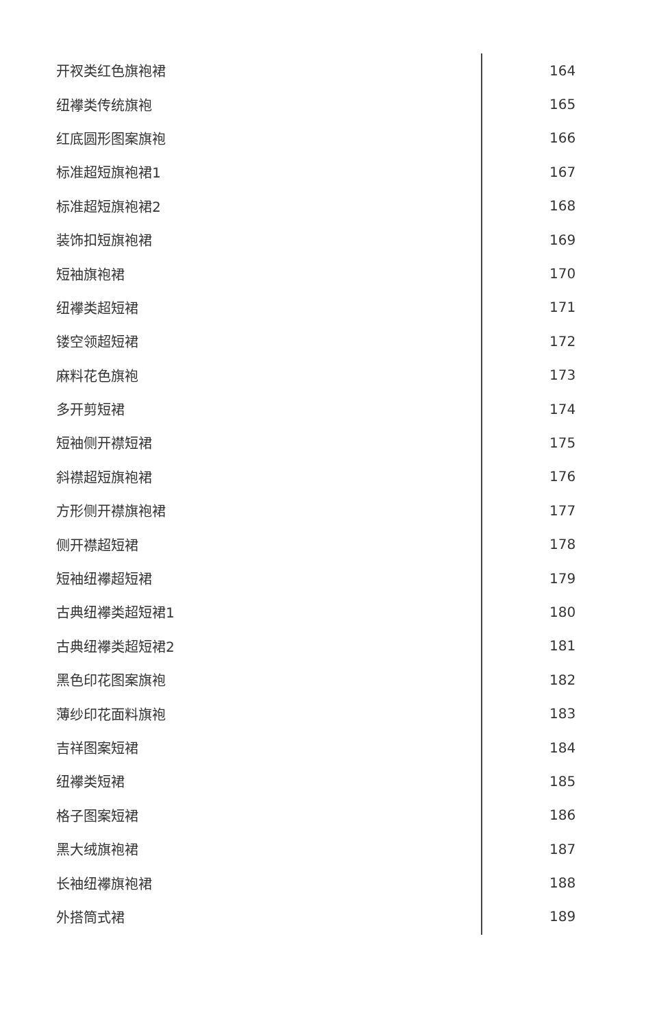开衩类红色旗袍裙 164
纽襻类传统旗袍 165
红底圆形图案旗袍 166
标准超短旗袍裙1 167
标准超短旗袍裙2 168
装饰扣短旗袍裙 169
短袖旗袍裙 170
纽襻类超短裙 171
镂空领超短裙 172
麻料花色旗袍 173
多开剪短裙 174
短袖侧开襟短裙 175
斜襟超短旗袍裙 176
方形侧开襟旗袍裙 177
侧开襟超短裙 178
短袖纽襻超短裙 179
古典纽襻类超短裙1 180
古典纽襻类超短裙2 181
黑色印花图案旗袍 182
薄纱印花面料旗袍 183
吉祥图案短裙 184
纽襻类短裙 185
格子图案短裙 186
黑大绒旗袍裙 187
长袖纽襻旗袍裙 188
外搭筒式裙 189